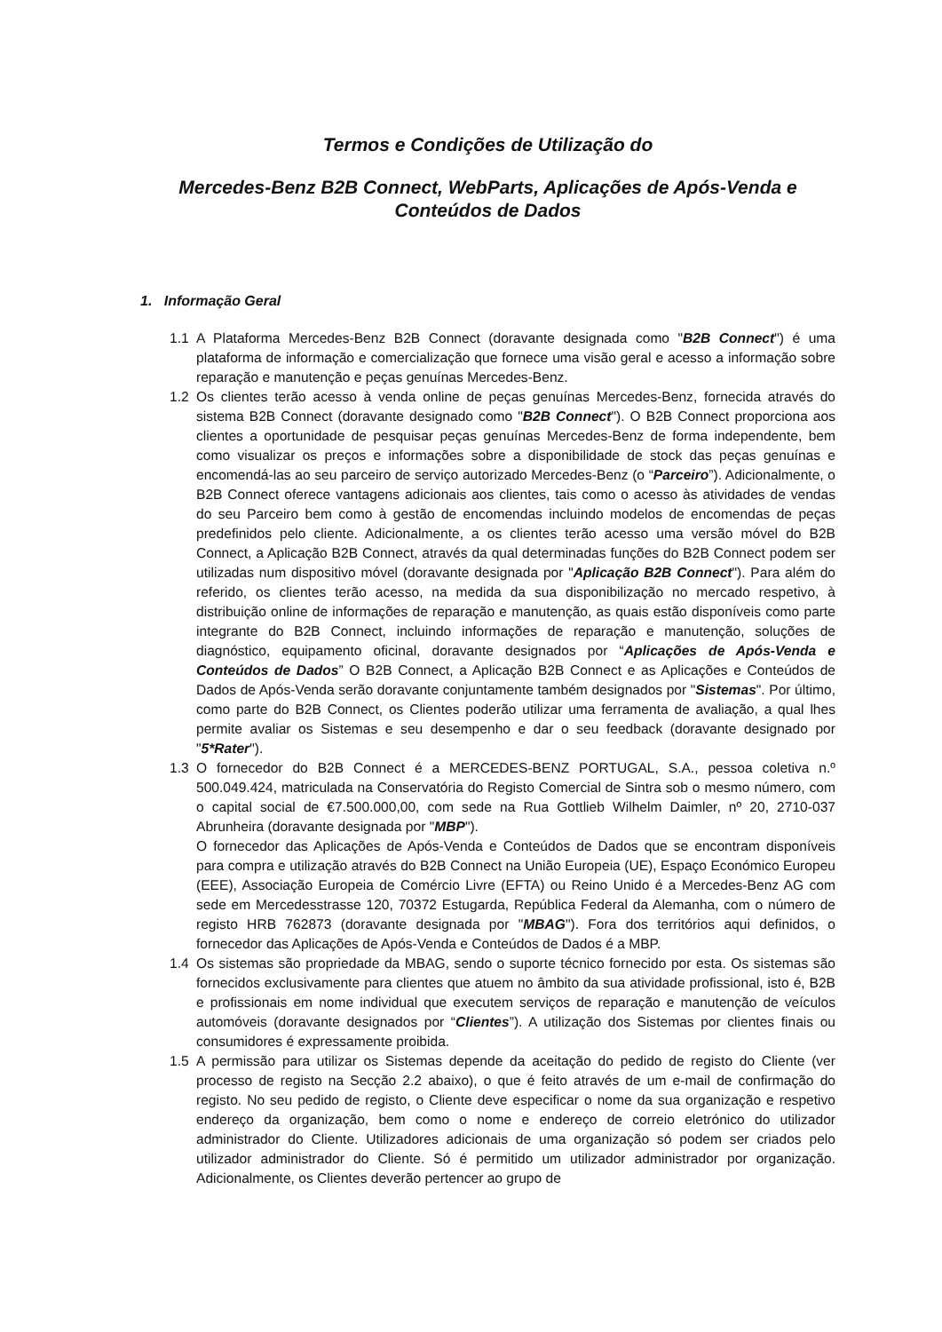Termos e Condições de Utilização do
Mercedes-Benz B2B Connect, WebParts, Aplicações de Após-Venda e Conteúdos de Dados
1. Informação Geral
1.1 A Plataforma Mercedes-Benz B2B Connect (doravante designada como "B2B Connect") é uma plataforma de informação e comercialização que fornece uma visão geral e acesso a informação sobre reparação e manutenção e peças genuínas Mercedes-Benz.
1.2 Os clientes terão acesso à venda online de peças genuínas Mercedes-Benz, fornecida através do sistema B2B Connect (doravante designado como "B2B Connect"). O B2B Connect proporciona aos clientes a oportunidade de pesquisar peças genuínas Mercedes-Benz de forma independente, bem como visualizar os preços e informações sobre a disponibilidade de stock das peças genuínas e encomendá-las ao seu parceiro de serviço autorizado Mercedes-Benz (o “Parceiro”). Adicionalmente, o B2B Connect oferece vantagens adicionais aos clientes, tais como o acesso às atividades de vendas do seu Parceiro bem como à gestão de encomendas incluindo modelos de encomendas de peças predefinidos pelo cliente. Adicionalmente, a os clientes terão acesso uma versão móvel do B2B Connect, a Aplicação B2B Connect, através da qual determinadas funções do B2B Connect podem ser utilizadas num dispositivo móvel (doravante designada por "Aplicação B2B Connect"). Para além do referido, os clientes terão acesso, na medida da sua disponibilização no mercado respetivo, à distribuição online de informações de reparação e manutenção, as quais estão disponíveis como parte integrante do B2B Connect, incluindo informações de reparação e manutenção, soluções de diagnóstico, equipamento oficinal, doravante designados por “Aplicações de Após-Venda e Conteúdos de Dados” O B2B Connect, a Aplicação B2B Connect e as Aplicações e Conteúdos de Dados de Após-Venda serão doravante conjuntamente também designados por "Sistemas". Por último, como parte do B2B Connect, os Clientes poderão utilizar uma ferramenta de avaliação, a qual lhes permite avaliar os Sistemas e seu desempenho e dar o seu feedback (doravante designado por "5*Rater").
1.3 O fornecedor do B2B Connect é a MERCEDES-BENZ PORTUGAL, S.A., pessoa coletiva n.º 500.049.424, matriculada na Conservatória do Registo Comercial de Sintra sob o mesmo número, com o capital social de €7.500.000,00, com sede na Rua Gottlieb Wilhelm Daimler, nº 20, 2710-037 Abrunheira (doravante designada por "MBP").
O fornecedor das Aplicações de Após-Venda e Conteúdos de Dados que se encontram disponíveis para compra e utilização através do B2B Connect na União Europeia (UE), Espaço Económico Europeu (EEE), Associação Europeia de Comércio Livre (EFTA) ou Reino Unido é a Mercedes-Benz AG com sede em Mercedesstrasse 120, 70372 Estugarda, República Federal da Alemanha, com o número de registo HRB 762873 (doravante designada por "MBAG"). Fora dos territórios aqui definidos, o fornecedor das Aplicações de Após-Venda e Conteúdos de Dados é a MBP.
1.4 Os sistemas são propriedade da MBAG, sendo o suporte técnico fornecido por esta. Os sistemas são fornecidos exclusivamente para clientes que atuem no âmbito da sua atividade profissional, isto é, B2B e profissionais em nome individual que executem serviços de reparação e manutenção de veículos automóveis (doravante designados por “Clientes”). A utilização dos Sistemas por clientes finais ou consumidores é expressamente proibida.
1.5 A permissão para utilizar os Sistemas depende da aceitação do pedido de registo do Cliente (ver processo de registo na Secção 2.2 abaixo), o que é feito através de um e-mail de confirmação do registo. No seu pedido de registo, o Cliente deve especificar o nome da sua organização e respetivo endereço da organização, bem como o nome e endereço de correio eletrónico do utilizador administrador do Cliente. Utilizadores adicionais de uma organização só podem ser criados pelo utilizador administrador do Cliente. Só é permitido um utilizador administrador por organização. Adicionalmente, os Clientes deverão pertencer ao grupo de